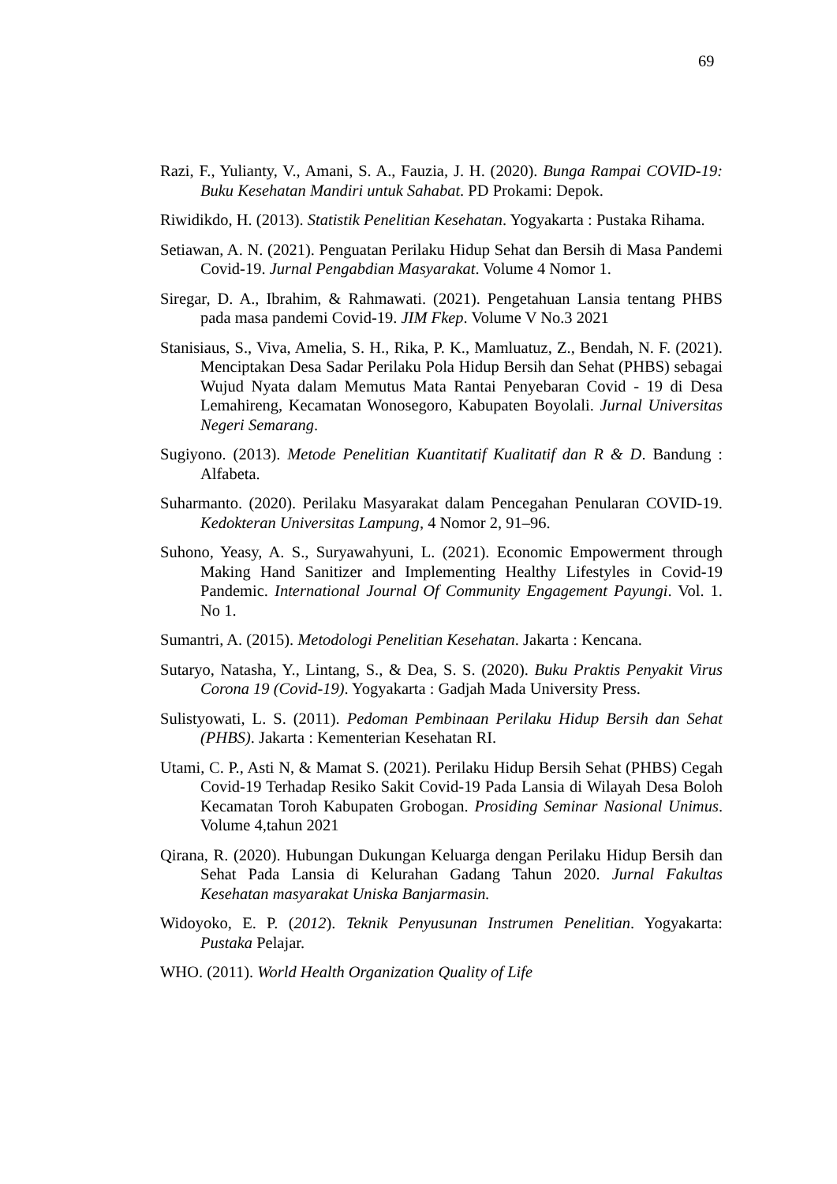69
Razi, F., Yulianty, V., Amani, S. A., Fauzia, J. H. (2020). Bunga Rampai COVID-19: Buku Kesehatan Mandiri untuk Sahabat. PD Prokami: Depok.
Riwidikdo, H. (2013). Statistik Penelitian Kesehatan. Yogyakarta : Pustaka Rihama.
Setiawan, A. N. (2021). Penguatan Perilaku Hidup Sehat dan Bersih di Masa Pandemi Covid-19. Jurnal Pengabdian Masyarakat. Volume 4 Nomor 1.
Siregar, D. A., Ibrahim, & Rahmawati. (2021). Pengetahuan Lansia tentang PHBS pada masa pandemi Covid-19. JIM Fkep. Volume V No.3 2021
Stanisiaus, S., Viva, Amelia, S. H., Rika, P. K., Mamluatuz, Z., Bendah, N. F. (2021). Menciptakan Desa Sadar Perilaku Pola Hidup Bersih dan Sehat (PHBS) sebagai Wujud Nyata dalam Memutus Mata Rantai Penyebaran Covid - 19 di Desa Lemahireng, Kecamatan Wonosegoro, Kabupaten Boyolali. Jurnal Universitas Negeri Semarang.
Sugiyono. (2013). Metode Penelitian Kuantitatif Kualitatif dan R & D. Bandung : Alfabeta.
Suharmanto. (2020). Perilaku Masyarakat dalam Pencegahan Penularan COVID-19. Kedokteran Universitas Lampung, 4 Nomor 2, 91–96.
Suhono, Yeasy, A. S., Suryawahyuni, L. (2021). Economic Empowerment through Making Hand Sanitizer and Implementing Healthy Lifestyles in Covid-19 Pandemic. International Journal Of Community Engagement Payungi. Vol. 1. No 1.
Sumantri, A. (2015). Metodologi Penelitian Kesehatan. Jakarta : Kencana.
Sutaryo, Natasha, Y., Lintang, S., & Dea, S. S. (2020). Buku Praktis Penyakit Virus Corona 19 (Covid-19). Yogyakarta : Gadjah Mada University Press.
Sulistyowati, L. S. (2011). Pedoman Pembinaan Perilaku Hidup Bersih dan Sehat (PHBS). Jakarta : Kementerian Kesehatan RI.
Utami, C. P., Asti N, & Mamat S. (2021). Perilaku Hidup Bersih Sehat (PHBS) Cegah Covid-19 Terhadap Resiko Sakit Covid-19 Pada Lansia di Wilayah Desa Boloh Kecamatan Toroh Kabupaten Grobogan. Prosiding Seminar Nasional Unimus. Volume 4,tahun 2021
Qirana, R. (2020). Hubungan Dukungan Keluarga dengan Perilaku Hidup Bersih dan Sehat Pada Lansia di Kelurahan Gadang Tahun 2020. Jurnal Fakultas Kesehatan masyarakat Uniska Banjarmasin.
Widoyoko, E. P. (2012). Teknik Penyusunan Instrumen Penelitian. Yogyakarta: Pustaka Pelajar.
WHO. (2011). World Health Organization Quality of Life